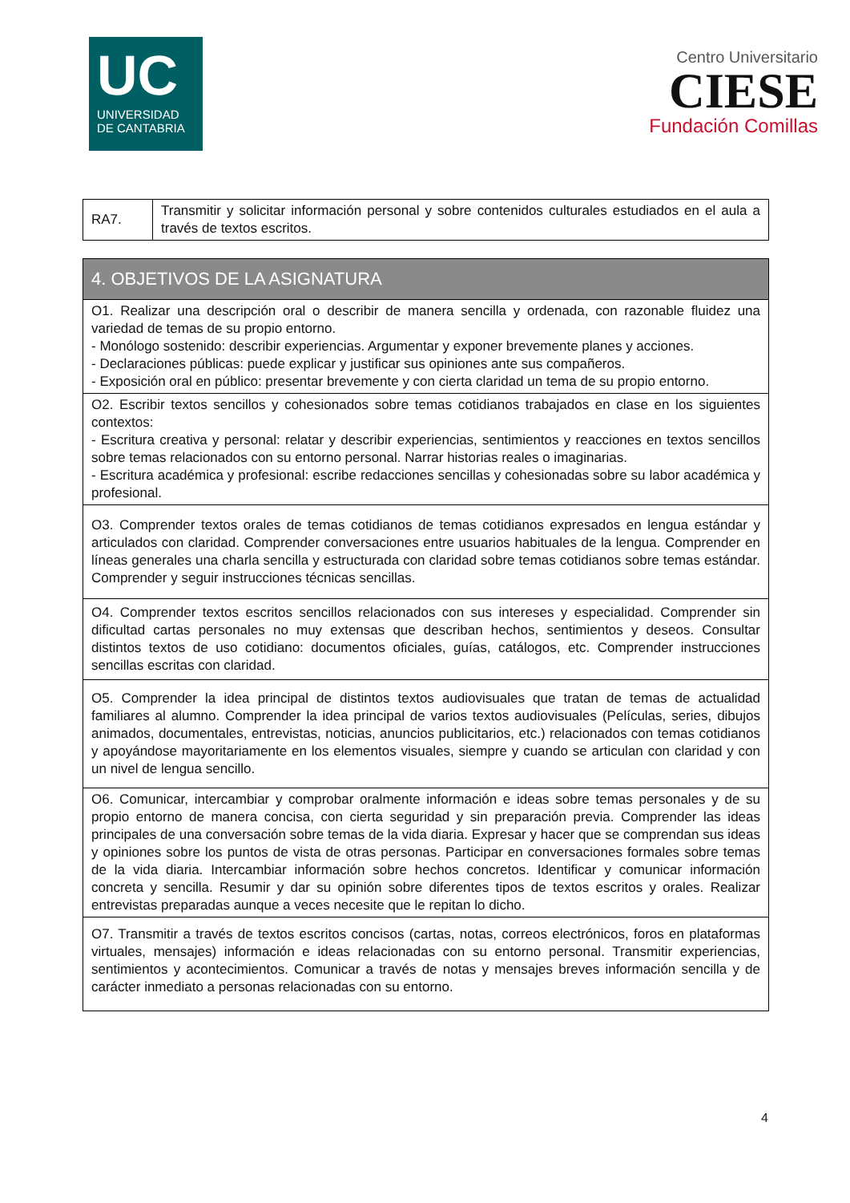UC
UNIVERSIDAD
DE CANTABRIA
Centro Universitario
CIESE
Fundación Comillas
| RA7. | Transmitir y solicitar información personal y sobre contenidos culturales estudiados en el aula a través de textos escritos. |
| 4. OBJETIVOS DE LA ASIGNATURA |
| --- |
| O1. Realizar una descripción oral o describir de manera sencilla y ordenada, con razonable fluidez una variedad de temas de su propio entorno. - Monólogo sostenido: describir experiencias. Argumentar y exponer brevemente planes y acciones. - Declaraciones públicas: puede explicar y justificar sus opiniones ante sus compañeros. - Exposición oral en público: presentar brevemente y con cierta claridad un tema de su propio entorno. |
| O2. Escribir textos sencillos y cohesionados sobre temas cotidianos trabajados en clase en los siguientes contextos: - Escritura creativa y personal: relatar y describir experiencias, sentimientos y reacciones en textos sencillos sobre temas relacionados con su entorno personal. Narrar historias reales o imaginarias. - Escritura académica y profesional: escribe redacciones sencillas y cohesionadas sobre su labor académica y profesional. |
| O3. Comprender textos orales de temas cotidianos de temas cotidianos expresados en lengua estándar y articulados con claridad. Comprender conversaciones entre usuarios habituales de la lengua. Comprender en líneas generales una charla sencilla y estructurada con claridad sobre temas cotidianos sobre temas estándar. Comprender y seguir instrucciones técnicas sencillas. |
| O4. Comprender textos escritos sencillos relacionados con sus intereses y especialidad. Comprender sin dificultad cartas personales no muy extensas que describan hechos, sentimientos y deseos. Consultar distintos textos de uso cotidiano: documentos oficiales, guías, catálogos, etc. Comprender instrucciones sencillas escritas con claridad. |
| O5. Comprender la idea principal de distintos textos audiovisuales que tratan de temas de actualidad familiares al alumno. Comprender la idea principal de varios textos audiovisuales (Películas, series, dibujos animados, documentales, entrevistas, noticias, anuncios publicitarios, etc.) relacionados con temas cotidianos y apoyándose mayoritariamente en los elementos visuales, siempre y cuando se articulan con claridad y con un nivel de lengua sencillo. |
| O6. Comunicar, intercambiar y comprobar oralmente información e ideas sobre temas personales y de su propio entorno de manera concisa, con cierta seguridad y sin preparación previa. Comprender las ideas principales de una conversación sobre temas de la vida diaria. Expresar y hacer que se comprendan sus ideas y opiniones sobre los puntos de vista de otras personas. Participar en conversaciones formales sobre temas de la vida diaria. Intercambiar información sobre hechos concretos. Identificar y comunicar información concreta y sencilla. Resumir y dar su opinión sobre diferentes tipos de textos escritos y orales. Realizar entrevistas preparadas aunque a veces necesite que le repitan lo dicho. |
| O7. Transmitir a través de textos escritos concisos (cartas, notas, correos electrónicos, foros en plataformas virtuales, mensajes) información e ideas relacionadas con su entorno personal. Transmitir experiencias, sentimientos y acontecimientos. Comunicar a través de notas y mensajes breves información sencilla y de carácter inmediato a personas relacionadas con su entorno. |
4